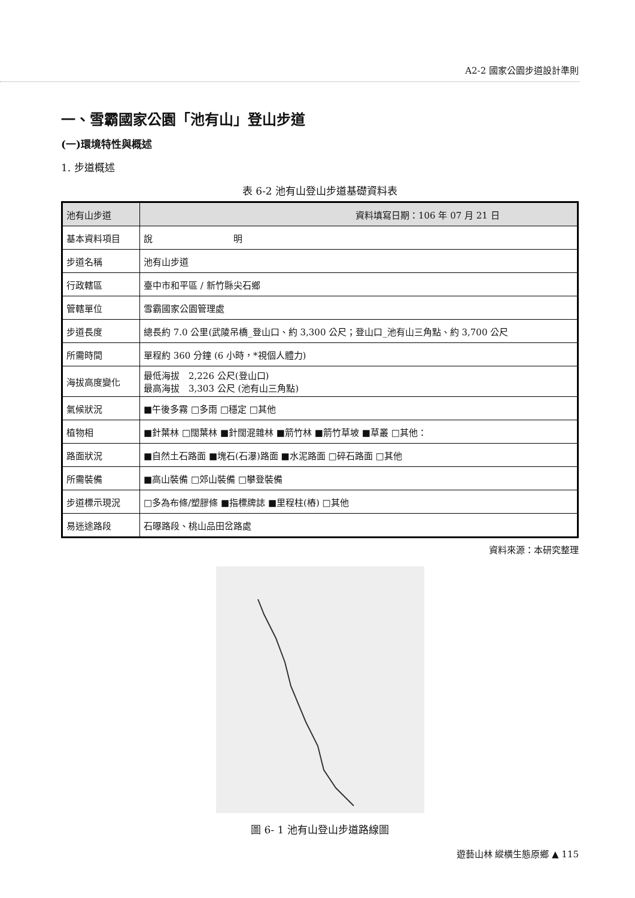A2-2 國家公園步道設計準則
一、雪霸國家公園「池有山」登山步道
(一)環境特性與概述
1. 步道概述
表 6-2 池有山登山步道基礎資料表
| 池有山步道 | 資料填寫日期：106 年 07 月 21 日 |
| 基本資料項目 | 說 明 |
| 步道名稱 | 池有山步道 |
| 行政轄區 | 臺中市和平區 / 新竹縣尖石鄉 |
| 管轄單位 | 雪霸國家公園管理處 |
| 步道長度 | 總長約 7.0 公里(武陵吊橋_登山口、約 3,300 公尺；登山口_池有山三角點、約 3,700 公尺 |
| 所需時間 | 單程約 360 分鐘 (6 小時，*視個人體力) |
| 海拔高度變化 | 最低海拔 2,226 公尺(登山口) 最高海拔 3,303 公尺 (池有山三角點) |
| 氣候狀況 | ■午後多霧 □多雨 □穩定 □其他 |
| 植物相 | ■針葉林 □闊葉林 ■針闊混雜林 ■箭竹林 ■箭竹草坡 ■草叢 □其他： |
| 路面狀況 | ■自然土石路面 ■塊石(石瀑)路面 ■水泥路面 □碎石路面 □其他 |
| 所需裝備 | ■高山裝備 □郊山裝備 □攀登裝備 |
| 步道標示現況 | □多為布條/塑膠條 ■指標牌誌 ■里程柱(樁) □其他 |
| 易迷途路段 | 石曝路段、桃山品田岔路處 |
資料來源：本研究整理
圖 6- 1 池有山登山步道路線圖
遊藝山林 縱橫生態原鄉 ▲ 115